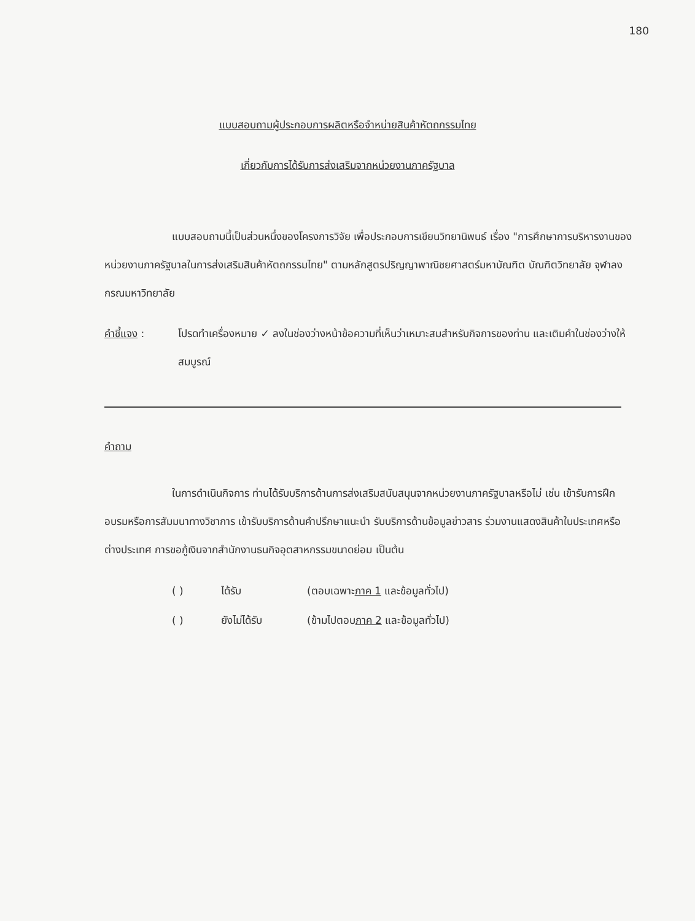180
แบบสอบถามผู้ประกอบการผลิตหรือจำหน่ายสินค้าหัตถกรรมไทย
เกี่ยวกับการได้รับการส่งเสริมจากหน่วยงานภาครัฐบาล
แบบสอบถามนี้เป็นส่วนหนึ่งของโครงการวิจัย เพื่อประกอบการเขียนวิทยานิพนธ์ เรื่อง "การศึกษาการบริหารงานของหน่วยงานภาครัฐบาลในการส่งเสริมสินค้าหัตถกรรมไทย" ตามหลักสูตรปริญญาพาณิชยศาสตร์มหาบัณฑิต บัณฑิตวิทยาลัย จุฬาลงกรณมหาวิทยาลัย
คำชี้แจง : โปรดทำเครื่องหมาย ✓ ลงในช่องว่างหน้าข้อความที่เห็นว่าเหมาะสมสำหรับกิจการของท่าน และเติมคำในช่องว่างให้สมบูรณ์
คำถาม
ในการดำเนินกิจการ ท่านได้รับบริการด้านการส่งเสริมสนับสนุนจากหน่วยงานภาครัฐบาลหรือไม่ เช่น เข้ารับการฝึกอบรมหรือการสัมมนาทางวิชาการ เข้ารับบริการด้านคำปรึกษาแนะนำ รับบริการด้านข้อมูลข่าวสาร ร่วมงานแสดงสินค้าในประเทศหรือต่างประเทศ การขอกู้เงินจากสำนักงานธนกิจอุตสาหกรรมขนาดย่อม เป็นต้น
( ) ได้รับ (ตอบเฉพาะภาค 1 และข้อมูลทั่วไป)
( ) ยังไม่ได้รับ (ข้ามไปตอบภาค 2 และข้อมูลทั่วไป)